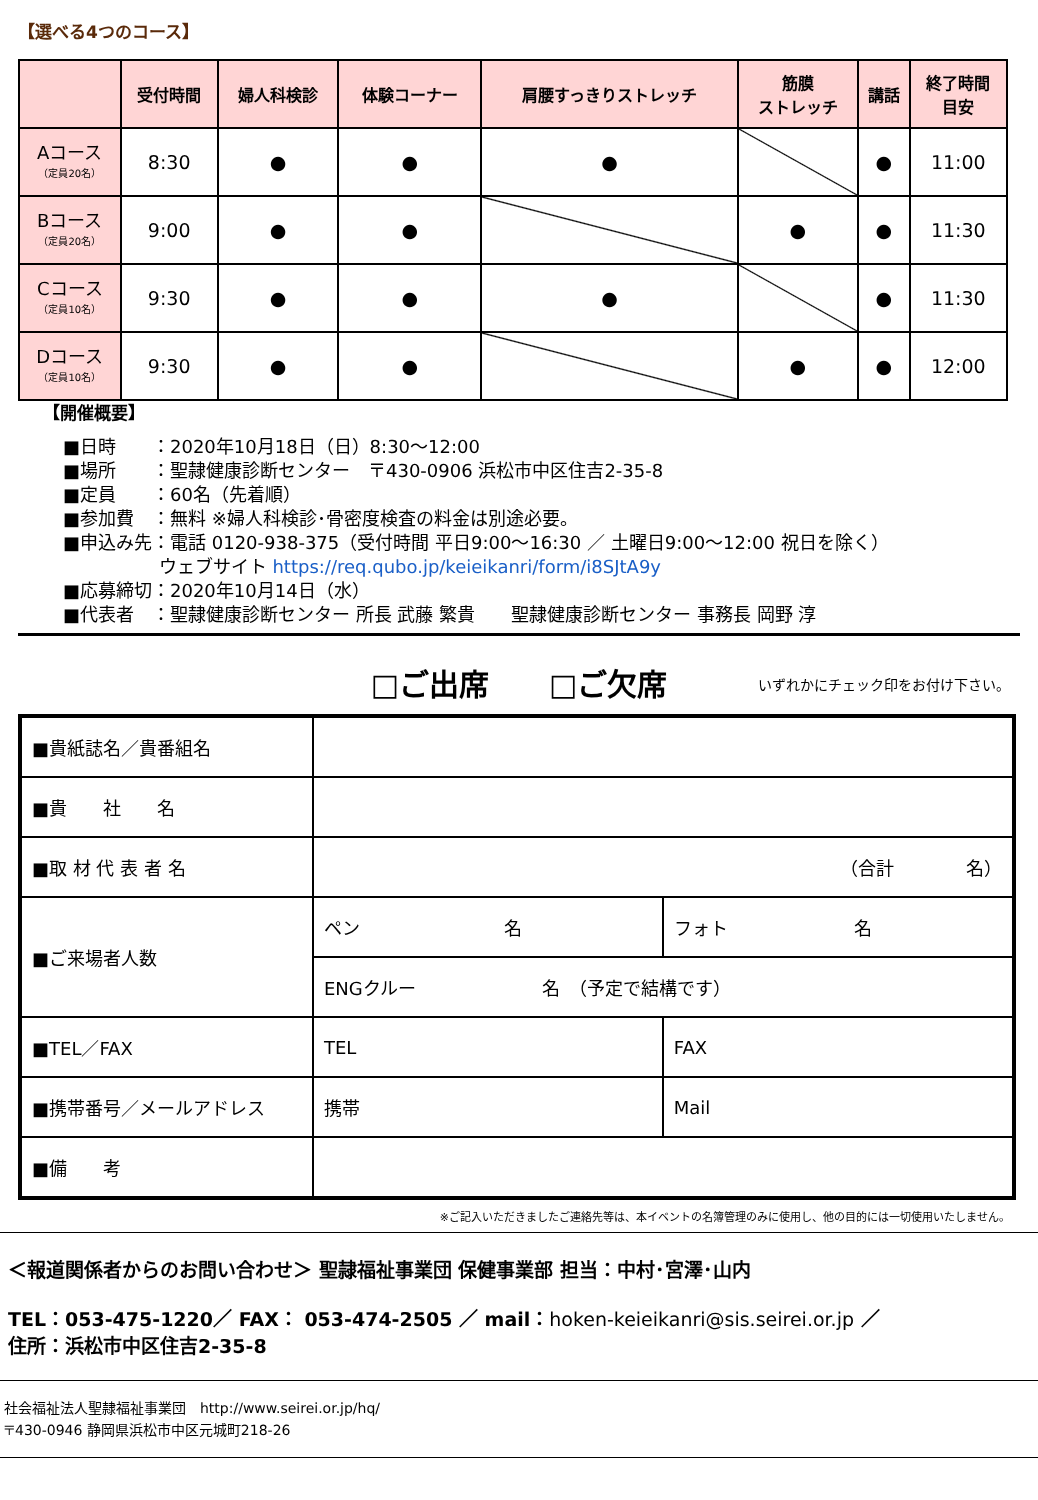【選べる4つのコース】
| | 受付時間 | 婦人科検診 | 体験コーナー | 肩腰すっきりストレッチ | 筋膜 ストレッチ | 講話 | 終了時間 目安 |
| --- | --- | --- | --- | --- | --- | --- | --- |
| Aコース （定員20名） | 8:30 | ● | ● | ● | | ● | 11:00 |
| Bコース （定員20名） | 9:00 | ● | ● | | ● | ● | 11:30 |
| Cコース （定員10名） | 9:30 | ● | ● | ● | | ● | 11:30 |
| Dコース （定員10名） | 9:30 | ● | ● | | ● | ● | 12:00 |
【開催概要】
■日時　　：2020年10月18日（日）8:30～12:00
■場所　　：聖隷健康診断センター　〒430-0906 浜松市中区住吉2-35-8
■定員　　：60名（先着順）
■参加費　：無料 ※婦人科検診･骨密度検査の料金は別途必要。
■申込み先：電話 0120-938-375（受付時間 平日9:00～16:30 ／ 土曜日9:00～12:00 祝日を除く）
　　　　　 ウェブサイト https://req.qubo.jp/keieikanri/form/i8SJtA9y
■応募締切：2020年10月14日（水）
■代表者　：聖隷健康診断センター 所長 武藤 繁貴　　聖隷健康診断センター 事務長 岡野 淳
□ご出席　　□ご欠席 いずれかにチェック印をお付け下さい。
| ■貴紙誌名／貴番組名 | | |
| ■貴 社 名 | | |
| ■取 材 代 表 者 名 | （合計 名） | |
| ■ご来場者人数 | ペン 名 | フォト 名 |
| | ENGクルー 名 （予定で結構です） | |
| ■TEL／FAX | TEL | FAX |
| ■携帯番号／メールアドレス | 携帯 | Mail |
| ■備 考 | | |
※ご記入いただきましたご連絡先等は、本イベントの名簿管理のみに使用し、他の目的には一切使用いたしません。
＜報道関係者からのお問い合わせ＞ 聖隷福祉事業団 保健事業部 担当：中村･宮澤･山内
TEL：053-475-1220／ FAX： 053-474-2505 ／ mail：hoken-keieikanri@sis.seirei.or.jp ／
住所：浜松市中区住吉2-35-8
社会福祉法人聖隷福祉事業団　http://www.seirei.or.jp/hq/
〒430-0946 静岡県浜松市中区元城町218-26